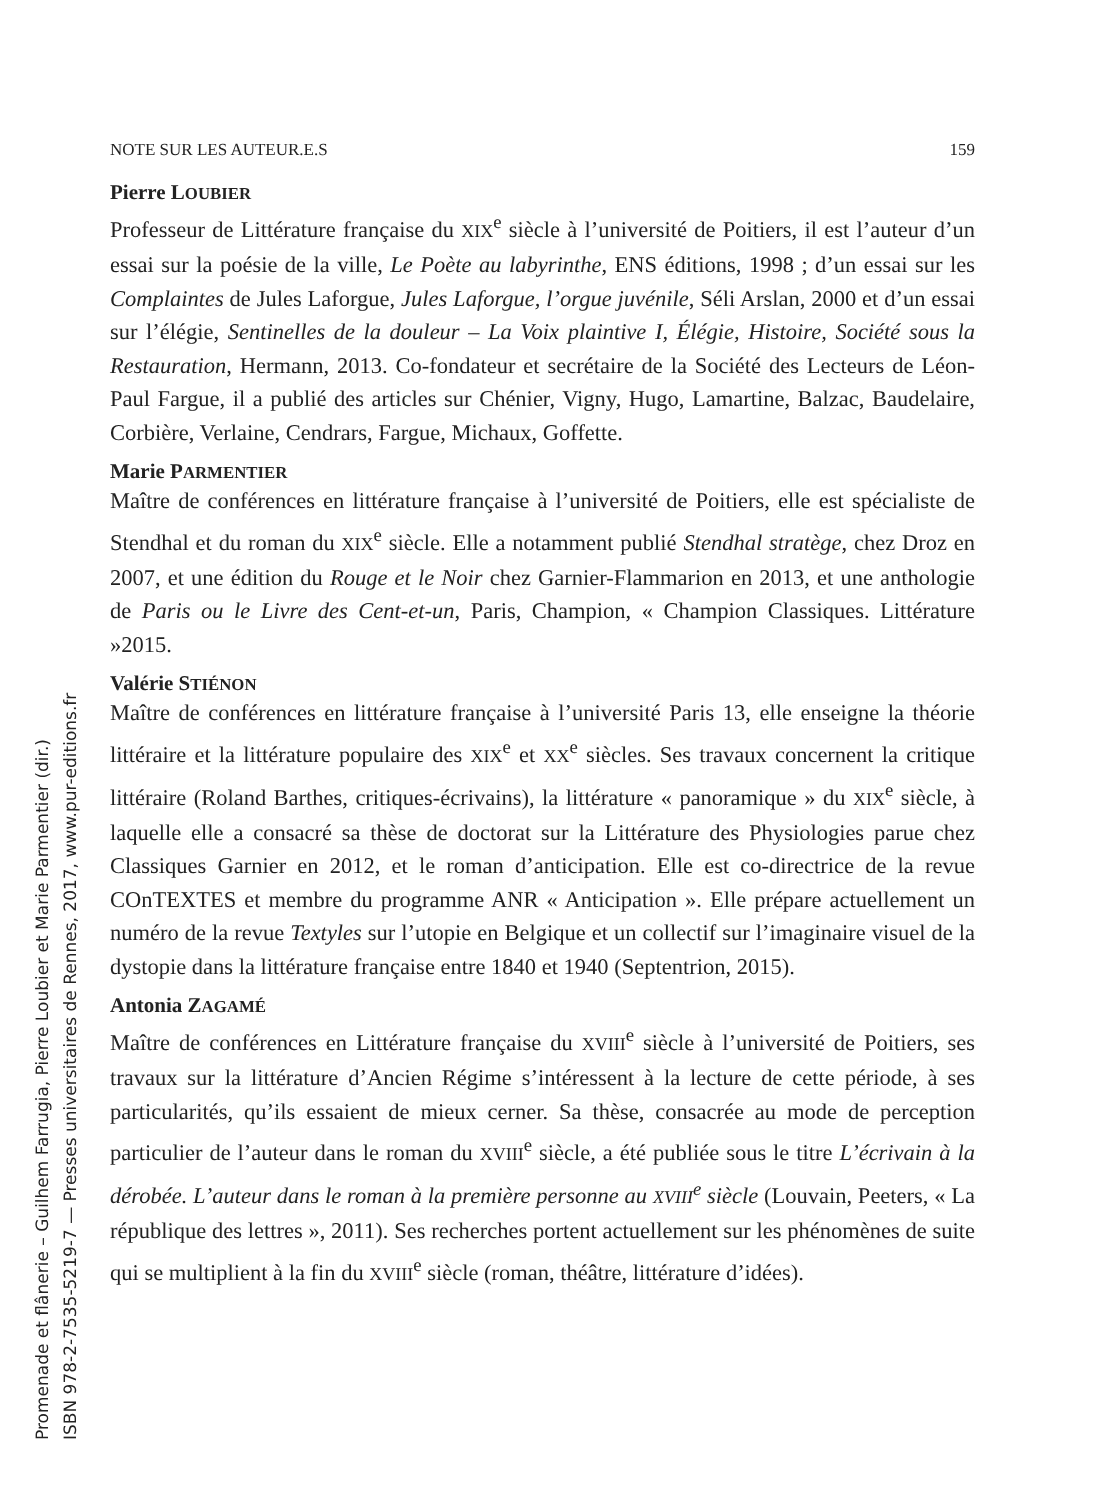NOTE SUR LES AUTEUR.E.S 159
Pierre LOUBIER
Professeur de Littérature française du XIX<sup>e</sup> siècle à l’université de Poitiers, il est l’auteur d’un essai sur la poésie de la ville, Le Poète au labyrinthe, ENS éditions, 1998 ; d’un essai sur les Complaintes de Jules Laforgue, Jules Laforgue, l’orgue juvénile, Séli Arslan, 2000 et d’un essai sur l’élégie, Sentinelles de la douleur – La Voix plaintive I, Élégie, Histoire, Société sous la Restauration, Hermann, 2013. Co-fondateur et secrétaire de la Société des Lecteurs de Léon-Paul Fargue, il a publié des articles sur Chénier, Vigny, Hugo, Lamartine, Balzac, Baudelaire, Corbière, Verlaine, Cendrars, Fargue, Michaux, Goffette.
Marie PARMENTIER
Maître de conférences en littérature française à l’université de Poitiers, elle est spécialiste de Stendhal et du roman du XIX<sup>e</sup> siècle. Elle a notamment publié Stendhal stratège, chez Droz en 2007, et une édition du Rouge et le Noir chez Garnier-Flammarion en 2013, et une anthologie de Paris ou le Livre des Cent-et-un, Paris, Champion, « Champion Classiques. Littérature »2015.
Valérie STIÉNON
Maître de conférences en littérature française à l’université Paris 13, elle enseigne la théorie littéraire et la littérature populaire des XIX<sup>e</sup> et XX<sup>e</sup> siècles. Ses travaux concernent la critique littéraire (Roland Barthes, critiques-écrivains), la littérature « panoramique » du XIX<sup>e</sup> siècle, à laquelle elle a consacré sa thèse de doctorat sur la Littérature des Physiologies parue chez Classiques Garnier en 2012, et le roman d’anticipation. Elle est co-directrice de la revue COnTEXTES et membre du programme ANR « Anticipation ». Elle prépare actuellement un numéro de la revue Textyles sur l’utopie en Belgique et un collectif sur l’imaginaire visuel de la dystopie dans la littérature française entre 1840 et 1940 (Septentrion, 2015).
Antonia ZAGAMÉ
Maître de conférences en Littérature française du XVIII<sup>e</sup> siècle à l’université de Poitiers, ses travaux sur la littérature d’Ancien Régime s’intéressent à la lecture de cette période, à ses particularités, qu’ils essaient de mieux cerner. Sa thèse, consacrée au mode de perception particulier de l’auteur dans le roman du XVIII<sup>e</sup> siècle, a été publiée sous le titre L’écrivain à la dérobée. L’auteur dans le roman à la première personne au XVIII<sup>e</sup> siècle (Louvain, Peeters, « La république des lettres », 2011). Ses recherches portent actuellement sur les phénomènes de suite qui se multiplient à la fin du XVIII<sup>e</sup> siècle (roman, théâtre, littérature d’idées).
Promenade et flânerie – Guilhem Farrugia, Pierre Loubier et Marie Parmentier (dir.)
ISBN 978-2-7535-5219-7 — Presses universitaires de Rennes, 2017, www.pur-editions.fr